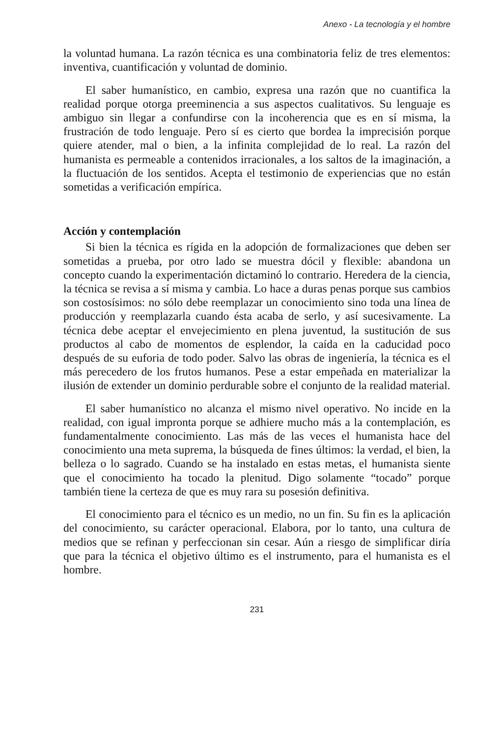Anexo - La tecnología y el hombre
la voluntad humana. La razón técnica es una combinatoria feliz de tres elementos: inventiva, cuantificación y voluntad de dominio.
El saber humanístico, en cambio, expresa una razón que no cuantifica la realidad porque otorga preeminencia a sus aspectos cualitativos. Su lenguaje es ambiguo sin llegar a confundirse con la incoherencia que es en sí misma, la frustración de todo lenguaje. Pero sí es cierto que bordea la imprecisión porque quiere atender, mal o bien, a la infinita complejidad de lo real. La razón del humanista es permeable a contenidos irracionales, a los saltos de la imaginación, a la fluctuación de los sentidos. Acepta el testimonio de experiencias que no están sometidas a verificación empírica.
Acción y contemplación
Si bien la técnica es rígida en la adopción de formalizaciones que deben ser sometidas a prueba, por otro lado se muestra dócil y flexible: abandona un concepto cuando la experimentación dictaminó lo contrario. Heredera de la ciencia, la técnica se revisa a sí misma y cambia. Lo hace a duras penas porque sus cambios son costosísimos: no sólo debe reemplazar un conocimiento sino toda una línea de producción y reemplazarla cuando ésta acaba de serlo, y así sucesivamente. La técnica debe aceptar el envejecimiento en plena juventud, la sustitución de sus productos al cabo de momentos de esplendor, la caída en la caducidad poco después de su euforia de todo poder. Salvo las obras de ingeniería, la técnica es el más perecedero de los frutos humanos. Pese a estar empeñada en materializar la ilusión de extender un dominio perdurable sobre el conjunto de la realidad material.
El saber humanístico no alcanza el mismo nivel operativo. No incide en la realidad, con igual impronta porque se adhiere mucho más a la contemplación, es fundamentalmente conocimiento. Las más de las veces el humanista hace del conocimiento una meta suprema, la búsqueda de fines últimos: la verdad, el bien, la belleza o lo sagrado. Cuando se ha instalado en estas metas, el humanista siente que el conocimiento ha tocado la plenitud. Digo solamente “tocado” porque también tiene la certeza de que es muy rara su posesión definitiva.
El conocimiento para el técnico es un medio, no un fin. Su fin es la aplicación del conocimiento, su carácter operacional. Elabora, por lo tanto, una cultura de medios que se refinan y perfeccionan sin cesar. Aún a riesgo de simplificar diría que para la técnica el objetivo último es el instrumento, para el humanista es el hombre.
231